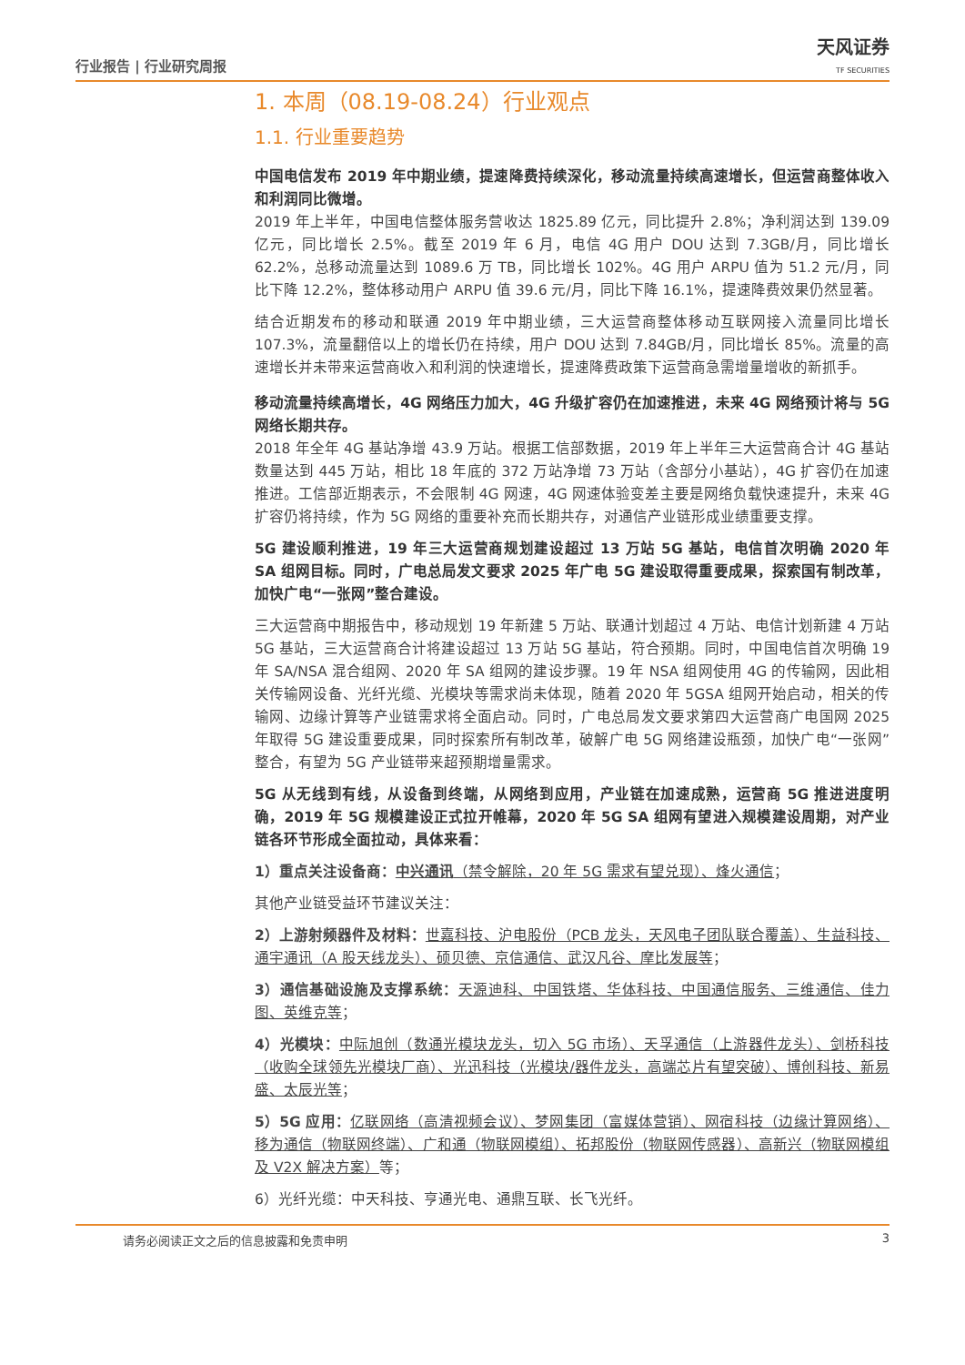行业报告 | 行业研究周报 天风证券
TF SECURITIES
1. 本周（08.19-08.24）行业观点
1.1. 行业重要趋势
中国电信发布 2019 年中期业绩，提速降费持续深化，移动流量持续高速增长，但运营商整体收入和利润同比微增。
2019 年上半年，中国电信整体服务营收达 1825.89 亿元，同比提升 2.8%；净利润达到 139.09 亿元，同比增长 2.5%。截至 2019 年 6 月，电信 4G 用户 DOU 达到 7.3GB/月，同比增长 62.2%，总移动流量达到 1089.6 万 TB，同比增长 102%。4G 用户 ARPU 值为 51.2 元/月，同比下降 12.2%，整体移动用户 ARPU 值 39.6 元/月，同比下降 16.1%，提速降费效果仍然显著。
结合近期发布的移动和联通 2019 年中期业绩，三大运营商整体移动互联网接入流量同比增长 107.3%，流量翻倍以上的增长仍在持续，用户 DOU 达到 7.84GB/月，同比增长 85%。流量的高速增长并未带来运营商收入和利润的快速增长，提速降费政策下运营商急需增量增收的新抓手。
移动流量持续高增长，4G 网络压力加大，4G 升级扩容仍在加速推进，未来 4G 网络预计将与 5G 网络长期共存。
2018 年全年 4G 基站净增 43.9 万站。根据工信部数据，2019 年上半年三大运营商合计 4G 基站数量达到 445 万站，相比 18 年底的 372 万站净增 73 万站（含部分小基站），4G 扩容仍在加速推进。工信部近期表示，不会限制 4G 网速，4G 网速体验变差主要是网络负载快速提升，未来 4G 扩容仍将持续，作为 5G 网络的重要补充而长期共存，对通信产业链形成业绩重要支撑。
5G 建设顺利推进，19 年三大运营商规划建设超过 13 万站 5G 基站，电信首次明确 2020 年 SA 组网目标。同时，广电总局发文要求 2025 年广电 5G 建设取得重要成果，探索国有制改革，加快广电“一张网”整合建设。
三大运营商中期报告中，移动规划 19 年新建 5 万站、联通计划超过 4 万站、电信计划新建 4 万站 5G 基站，三大运营商合计将建设超过 13 万站 5G 基站，符合预期。同时，中国电信首次明确 19 年 SA/NSA 混合组网、2020 年 SA 组网的建设步骤。19 年 NSA 组网使用 4G 的传输网，因此相关传输网设备、光纤光缆、光模块等需求尚未体现，随着 2020 年 5GSA 组网开始启动，相关的传输网、边缘计算等产业链需求将全面启动。同时，广电总局发文要求第四大运营商广电国网 2025 年取得 5G 建设重要成果，同时探索所有制改革，破解广电 5G 网络建设瓶颈，加快广电“一张网”整合，有望为 5G 产业链带来超预期增量需求。
5G 从无线到有线，从设备到终端，从网络到应用，产业链在加速成熟，运营商 5G 推进进度明确，2019 年 5G 规模建设正式拉开帷幕，2020 年 5G SA 组网有望进入规模建设周期，对产业链各环节形成全面拉动，具体来看：
1）重点关注设备商：中兴通讯（禁令解除，20 年 5G 需求有望兑现）、烽火通信；
其他产业链受益环节建议关注：
2）上游射频器件及材料：世嘉科技、沪电股份（PCB 龙头，天风电子团队联合覆盖）、生益科技、通宇通讯（A 股天线龙头）、硕贝德、京信通信、武汉凡谷、摩比发展等；
3）通信基础设施及支撑系统：天源迪科、中国铁塔、华体科技、中国通信服务、三维通信、佳力图、英维克等；
4）光模块：中际旭创（数通光模块龙头，切入 5G 市场）、天孚通信（上游器件龙头）、剑桥科技（收购全球领先光模块厂商）、光迅科技（光模块/器件龙头，高端芯片有望突破）、博创科技、新易盛、太辰光等；
5）5G 应用：亿联网络（高清视频会议）、梦网集团（富媒体营销）、网宿科技（边缘计算网络）、移为通信（物联网终端）、广和通（物联网模组）、拓邦股份（物联网传感器）、高新兴（物联网模组及 V2X 解决方案）等；
6）光纤光缆：中天科技、亨通光电、通鼎互联、长飞光纤。
请务必阅读正文之后的信息披露和免责申明 3